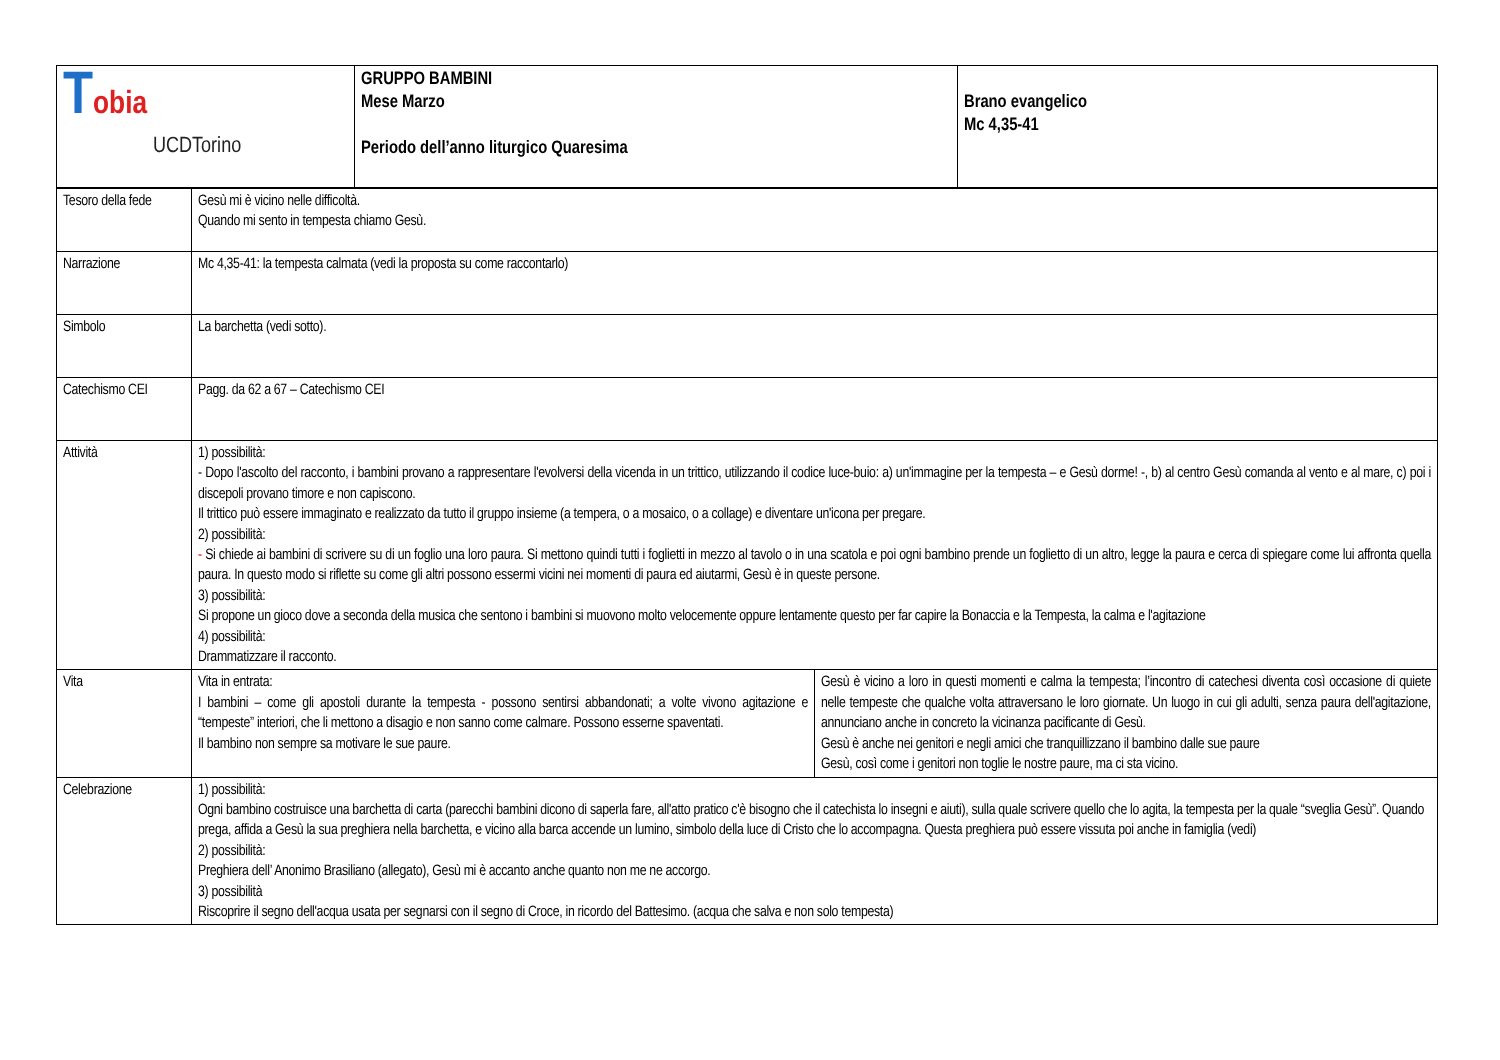| T obia UCDTorino | GRUPPO BAMBINI Mese Marzo Periodo dell’anno liturgico Quaresima | Brano evangelico Mc 4,35-41 |
| Tesoro della fede | Gesù mi è vicino nelle difficoltà. Quando mi sento in tempesta chiamo Gesù. | |
| Narrazione | Mc 4,35-41: la tempesta calmata (vedi la proposta su come raccontarlo) | |
| Simbolo | La barchetta (vedi sotto). | |
| Catechismo CEI | Pagg. da 62 a 67 – Catechismo CEI | |
| Attività | 1) possibilità: - Dopo l'ascolto del racconto, i bambini provano a rappresentare l'evolversi della vicenda in un trittico, utilizzando il codice luce-buio: a) un'immagine per la tempesta – e Gesù dorme! -, b) al centro Gesù comanda al vento e al mare, c) poi i discepoli provano timore e non capiscono. Il trittico può essere immaginato e realizzato da tutto il gruppo insieme (a tempera, o a mosaico, o a collage) e diventare un'icona per pregare. 2) possibilità: - Si chiede ai bambini di scrivere su di un foglio una loro paura. Si mettono quindi tutti i foglietti in mezzo al tavolo o in una scatola e poi ogni bambino prende un foglietto di un altro, legge la paura e cerca di spiegare come lui affronta quella paura. In questo modo si riflette su come gli altri possono essermi vicini nei momenti di paura ed aiutarmi, Gesù è in queste persone. 3) possibilità: Si propone un gioco dove a seconda della musica che sentono i bambini si muovono molto velocemente oppure lentamente questo per far capire la Bonaccia e la Tempesta, la calma e l'agitazione 4) possibilità: Drammatizzare il racconto. | |
| Vita | Vita in entrata: I bambini – come gli apostoli durante la tempesta - possono sentirsi abbandonati; a volte vivono agitazione e “tempeste” interiori, che li mettono a disagio e non sanno come calmare. Possono esserne spaventati. Il bambino non sempre sa motivare le sue paure. | Gesù è vicino a loro in questi momenti e calma la tempesta; l’incontro di catechesi diventa così occasione di quiete nelle tempeste che qualche volta attraversano le loro giornate. Un luogo in cui gli adulti, senza paura dell'agitazione, annunciano anche in concreto la vicinanza pacificante di Gesù . Gesù è anche nei genitori e negli amici che tranquillizzano il bambino dalle sue paure Gesù, così come i genitori non toglie le nostre paure, ma ci sta vicino. |
| Celebrazione | 1) possibilità: Ogni bambino costruisce una barchetta di carta (parecchi bambini dicono di saperla fare, all'atto pratico c'è bisogno che il catechista lo insegni e aiuti), sulla quale scrivere quello che lo agita, la tempesta per la quale “sveglia Gesù”. Quando prega, affida a Gesù la sua preghiera nella barchetta, e vicino alla barca accende un lumino, simbolo della luce di Cristo che lo accompagna. Questa preghiera può essere vissuta poi anche in famiglia (vedi) 2) possibilità: Preghiera dell’ Anonimo Brasiliano (allegato), Gesù mi è accanto anche quanto non me ne accorgo. 3) possibilità Riscoprire il segno dell'acqua usata per segnarsi con il segno di Croce, in ricordo del Battesimo. (acqua che salva e non solo tempesta) | |